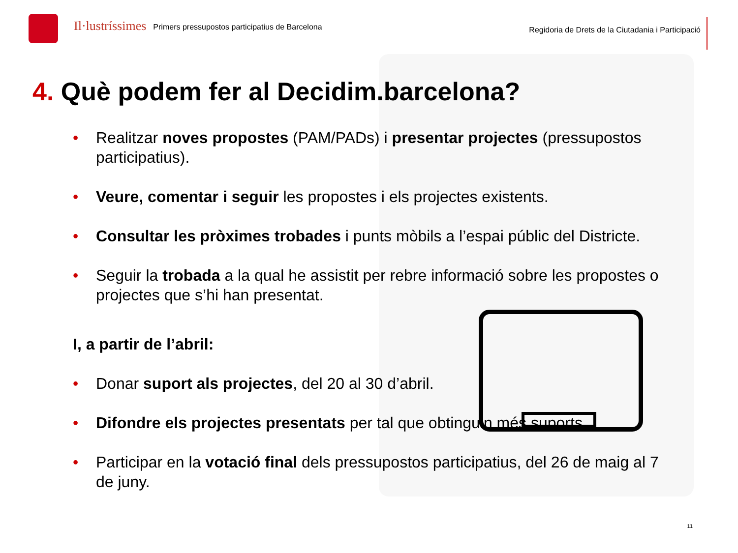Il·lustríssimes
Primers pressupostos participatius de Barcelona
Regidoria de Drets de la Ciutadania i Participació
4. Què podem fer al Decidim.barcelona?
• Realitzar noves propostes (PAM/PADs) i presentar projectes (pressupostos participatius).
• Veure, comentar i seguir les propostes i els projectes existents.
• Consultar les pròximes trobades i punts mòbils a l’espai públic del Districte.
• Seguir la trobada a la qual he assistit per rebre informació sobre les propostes o projectes que s’hi han presentat.
I, a partir de l’abril:
• Donar suport als projectes, del 20 al 30 d’abril.
• Difondre els projectes presentats per tal que obtinguin més suports.
• Participar en la votació final dels pressupostos participatius, del 26 de maig al 7 de juny.
11